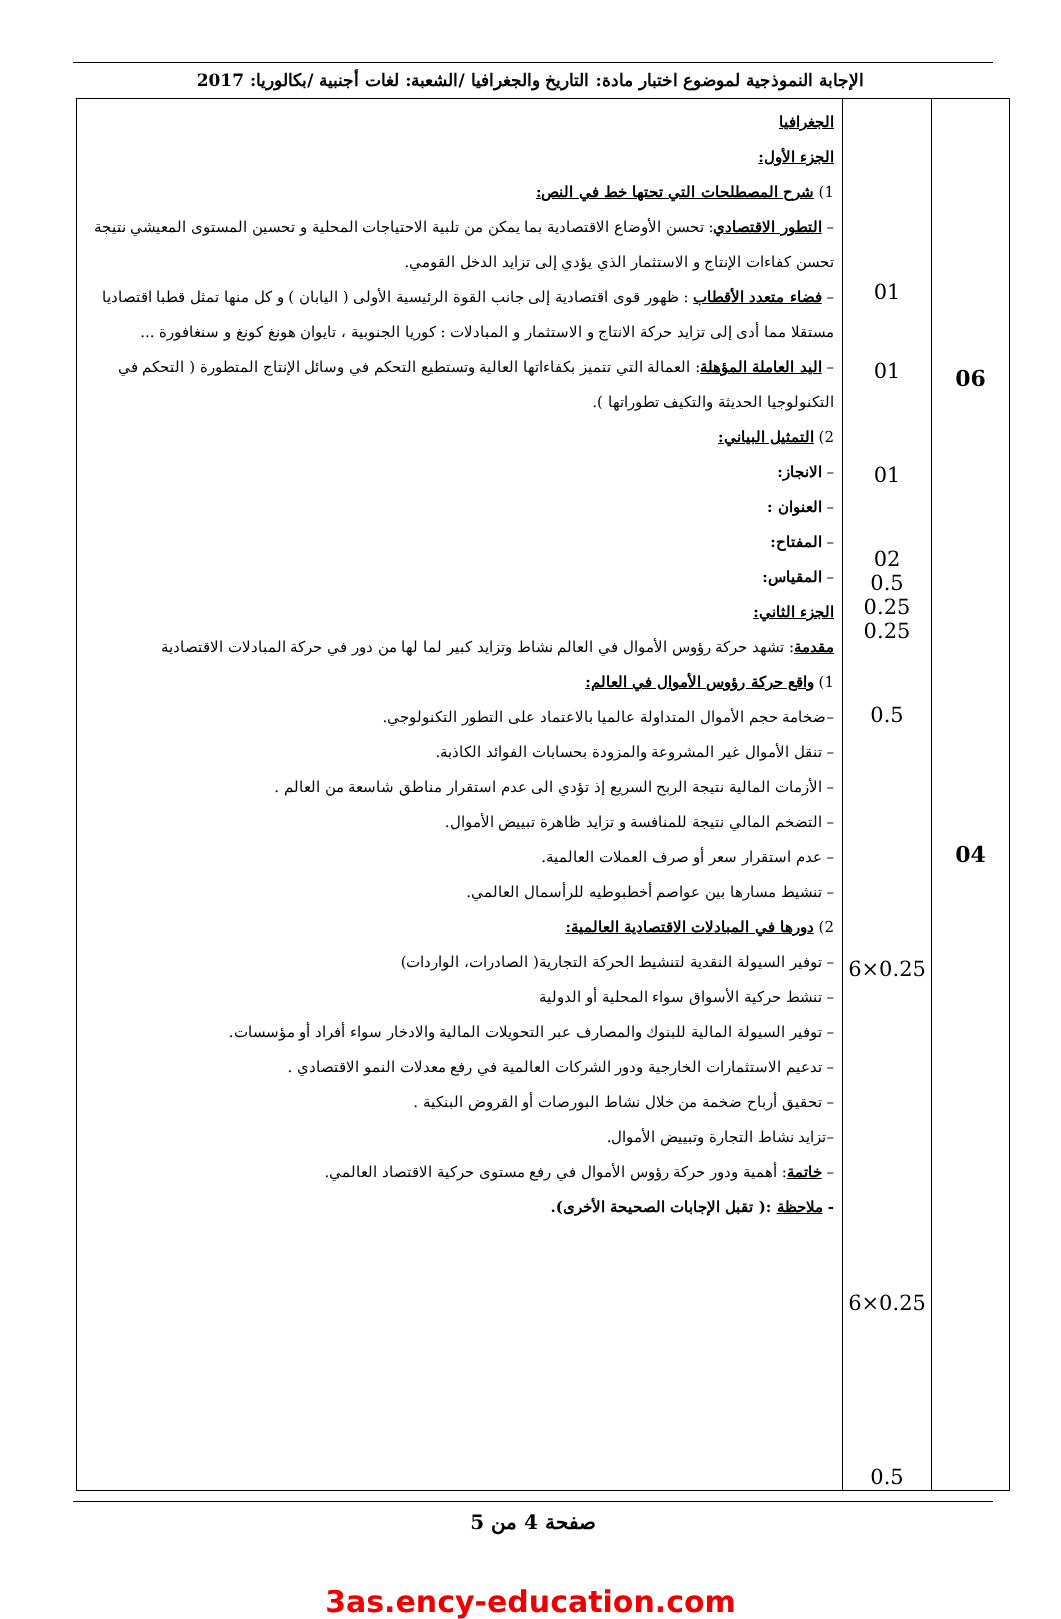الإجابة النموذجية لموضوع اختبار مادة: التاريخ والجغرافيا /الشعبة: لغات أجنبية /بكالوريا: 2017
| الجغرافيا الجزء الأول: 1) شرح المصطلحات التي تحتها خط في النص: – التطور الاقتصادي : تحسن الأوضاع الاقتصادية بما يمكن من تلبية الاحتياجات المحلية و تحسين المستوى المعيشي نتيجة تحسن كفاءات الإنتاج و الاستثمار الذي يؤدي إلى تزايد الدخل القومي. – فضاء متعدد الأقطاب : ظهور قوى اقتصادية إلى جانب القوة الرئيسية الأولى ( اليابان ) و كل منها تمثل قطبا اقتصاديا مستقلا مما أدى إلى تزايد حركة الانتاج و الاستثمار و المبادلات : كوريا الجنوبية ، تايوان هونغ كونغ و سنغافورة ... – اليد العاملة المؤهلة : العمالة التي تتميز بكفاءاتها العالية وتستطيع التحكم في وسائل الإنتاج المتطورة ( التحكم في التكنولوجيا الحديثة والتكيف تطوراتها ). 2) التمثيل البياني: – الانجاز: – العنوان : – المفتاح: – المقياس: الجزء الثاني: مقدمة : تشهد حركة رؤوس الأموال في العالم نشاط وتزايد كبير لما لها من دور في حركة المبادلات الاقتصادية 1) واقع حركة رؤوس الأموال في العالم: –ضخامة حجم الأموال المتداولة عالميا بالاعتماد على التطور التكنولوجي. – تنقل الأموال غير المشروعة والمزودة بحسابات الفوائد الكاذبة. – الأزمات المالية نتيجة الربح السريع إذ تؤدي الى عدم استقرار مناطق شاسعة من العالم . – التضخم المالي نتيجة للمنافسة و تزايد ظاهرة تبييض الأموال. – عدم استقرار سعر أو صرف العملات العالمية. – تنشيط مسارها بين عواصم أخطبوطيه للرأسمال العالمي. 2) دورها في المبادلات الاقتصادية العالمية: – توفير السيولة النقدية لتنشيط الحركة التجارية( الصادرات، الواردات) – تنشط حركية الأسواق سواء المحلية أو الدولية – توفير السيولة المالية للبنوك والمصارف عبر التحويلات المالية والادخار سواء أفراد أو مؤسسات. – تدعيم الاستثمارات الخارجية ودور الشركات العالمية في رفع معدلات النمو الاقتصادي . – تحقيق أرباح ضخمة من خلال نشاط البورصات أو القروض البنكية . –تزايد نشاط التجارة وتبييض الأموال. – خاتمة : أهمية ودور حركة رؤوس الأموال في رفع مستوى حركية الاقتصاد العالمي. - ملاحظة :( تقبل الإجابات الصحيحة الأخرى). | 01 01 01 02 0.5 0.25 0.25 0.5 6×0.25 6×0.25 0.5 | 06 04 |
صفحة 4 من 5
3as.ency-education.com